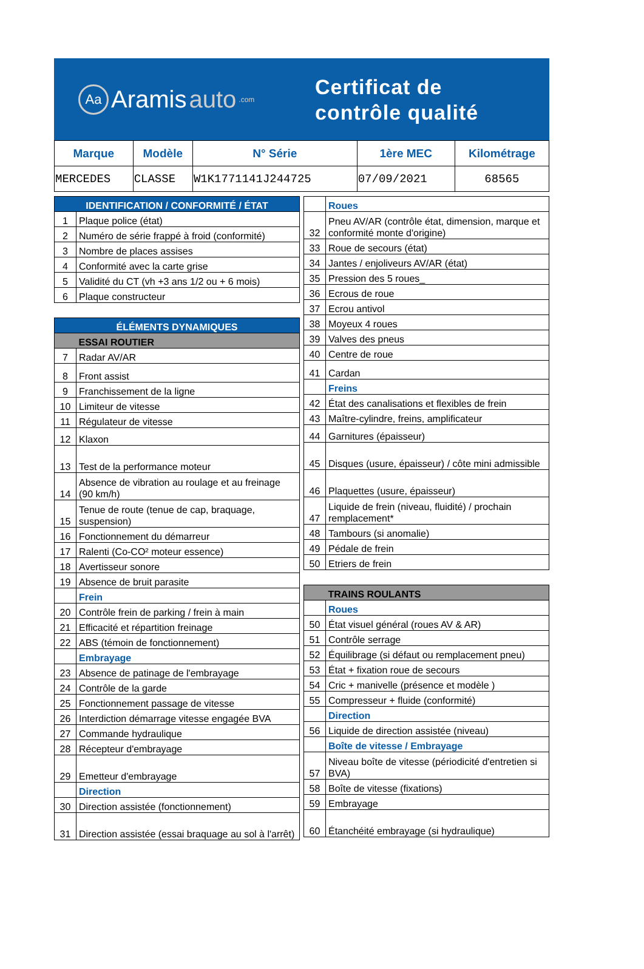Aa
Aramis auto.com
Certificat de
contrôle qualité
| Marque | Modèle | N° Série | 1ère MEC | Kilométrage |
| --- | --- | --- | --- | --- |
| MERCEDES | CLASSE | W1K1771141J244725 | 07/09/2021 | 68565 |
| IDENTIFICATION / CONFORMITÉ / ÉTAT | |
| 1 | Plaque police (état) |
| 2 | Numéro de série frappé à froid (conformité) |
| 3 | Nombre de places assises |
| 4 | Conformité avec la carte grise |
| 5 | Validité du CT (vh +3 ans 1/2 ou + 6 mois) |
| 6 | Plaque constructeur |
| ÉLÉMENTS DYNAMIQUES | |
| | ESSAI ROUTIER |
| 7 | Radar AV/AR |
| 8 | Front assist |
| 9 | Franchissement de la ligne |
| 10 | Limiteur de vitesse |
| 11 | Régulateur de vitesse |
| 12 | Klaxon |
| 13 | Test de la performance moteur |
| 14 | Absence de vibration au roulage et au freinage (90 km/h) |
| 15 | Tenue de route (tenue de cap, braquage, suspension) |
| 16 | Fonctionnement du démarreur |
| 17 | Ralenti (Co-CO² moteur essence) |
| 18 | Avertisseur sonore |
| 19 | Absence de bruit parasite |
| | Frein |
| 20 | Contrôle frein de parking / frein à main |
| 21 | Efficacité et répartition freinage |
| 22 | ABS (témoin de fonctionnement) |
| | Embrayage |
| 23 | Absence de patinage de l'embrayage |
| 24 | Contrôle de la garde |
| 25 | Fonctionnement passage de vitesse |
| 26 | Interdiction démarrage vitesse engagée BVA |
| 27 | Commande hydraulique |
| 28 | Récepteur d'embrayage |
| 29 | Emetteur d'embrayage |
| | Direction |
| 30 | Direction assistée (fonctionnement) |
| 31 | Direction assistée (essai braquage au sol à l'arrêt) |
| | Roues |
| 32 | Pneu AV/AR (contrôle état, dimension, marque et conformité monte d'origine) |
| 33 | Roue de secours (état) |
| 34 | Jantes / enjoliveurs AV/AR (état) |
| 35 | Pression des 5 roues_ |
| 36 | Ecrous de roue |
| 37 | Ecrou antivol |
| 38 | Moyeux 4 roues |
| 39 | Valves des pneus |
| 40 | Centre de roue |
| 41 | Cardan |
| | Freins |
| 42 | État des canalisations et flexibles de frein |
| 43 | Maître-cylindre, freins, amplificateur |
| 44 | Garnitures (épaisseur) |
| 45 | Disques (usure, épaisseur) / côte mini admissible |
| 46 | Plaquettes (usure, épaisseur) |
| 47 | Liquide de frein (niveau, fluidité) / prochain remplacement* |
| 48 | Tambours (si anomalie) |
| 49 | Pédale de frein |
| 50 | Etriers de frein |
| | TRAINS ROULANTS |
| | Roues |
| 50 | État visuel général (roues AV & AR) |
| 51 | Contrôle serrage |
| 52 | Équilibrage (si défaut ou remplacement pneu) |
| 53 | État + fixation roue de secours |
| 54 | Cric + manivelle (présence et modèle ) |
| 55 | Compresseur + fluide (conformité) |
| | Direction |
| 56 | Liquide de direction assistée (niveau) |
| | Boîte de vitesse / Embrayage |
| 57 | Niveau boîte de vitesse (périodicité d'entretien si BVA) |
| 58 | Boîte de vitesse (fixations) |
| 59 | Embrayage |
| 60 | Étanchéité embrayage (si hydraulique) |